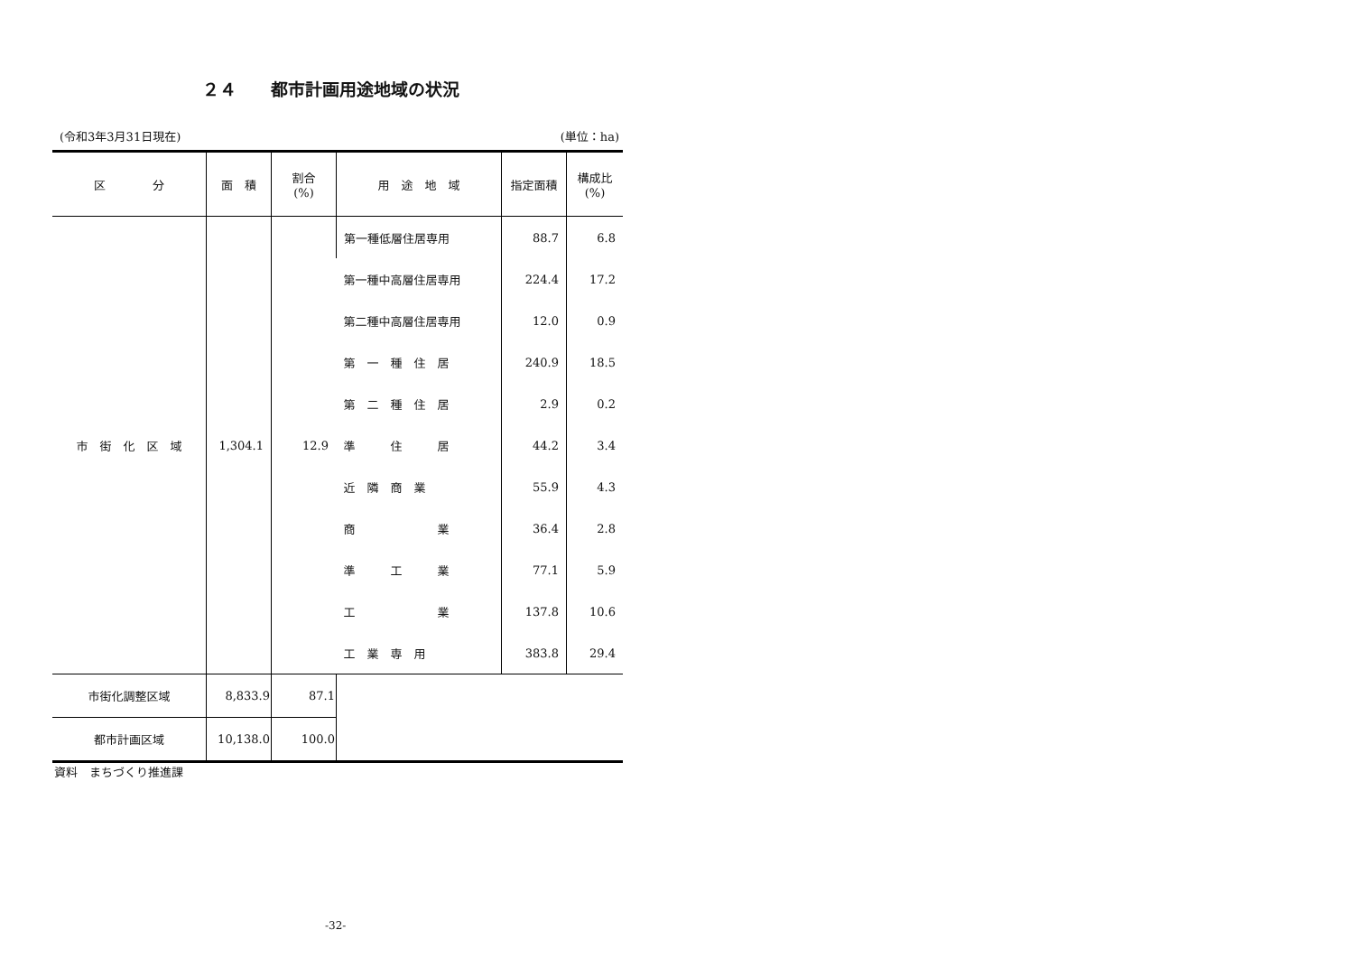２４　　都市計画用途地域の状況
(令和3年3月31日現在) (単位：ha)
| 区 分 | 面 積 | 割合 (%) | 用 途 地 域 | 指定面積 | 構成比 (%) |
| --- | --- | --- | --- | --- | --- |
| 市 街 化 区 域 | 1,304.1 | 12.9 | 第一種低層住居専用 | 88.7 | 6.8 |
| | | | 第一種中高層住居専用 | 224.4 | 17.2 |
| | | | 第二種中高層住居専用 | 12.0 | 0.9 |
| | | | 第 一 種 住 居 | 240.9 | 18.5 |
| | | | 第 二 種 住 居 | 2.9 | 0.2 |
| | | | 準 住 居 | 44.2 | 3.4 |
| | | | 近 隣 商 業 | 55.9 | 4.3 |
| | | | 商 業 | 36.4 | 2.8 |
| | | | 準 工 業 | 77.1 | 5.9 |
| | | | 工 業 | 137.8 | 10.6 |
| | | | 工 業 専 用 | 383.8 | 29.4 |
| 市街化調整区域 | 8,833.9 | 87.1 | | | |
| 都市計画区域 | 10,138.0 | 100.0 | | | |
資料　まちづくり推進課
-32-